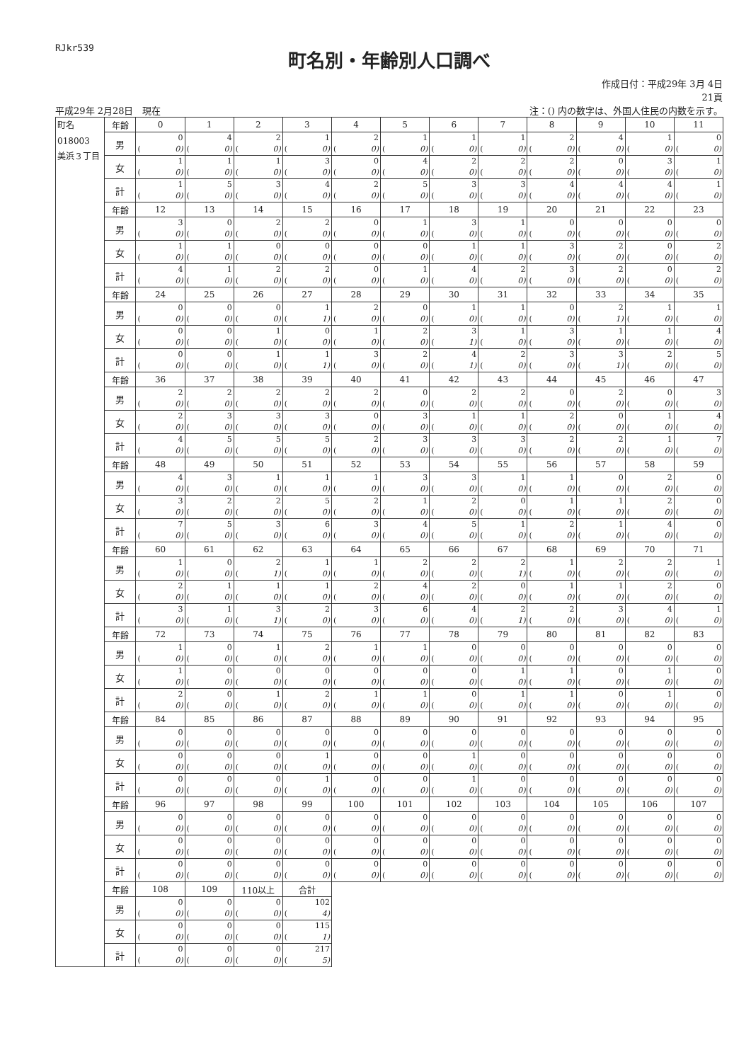RJkr539
町名別・年齢別人口調べ
平成29年 2月28日　現在
作成日付：平成29年 3月 4日
21頁
注：() 内の数字は、外国人住民の内数を示す。
| 町名 018003 美浜３丁目 | 年齢 | 0 | 1 | 2 | 3 | 4 | 5 | 6 | 7 | 8 | 9 | 10 | 11 |
| | 男 | 0 ( 0) | 4 ( 0) | 2 ( 0) | 1 ( 0) | 2 ( 0) | 1 ( 0) | 1 ( 0) | 1 ( 0) | 2 ( 0) | 4 ( 0) | 1 ( 0) | 0 ( 0) |
| | 女 | 1 ( 0) | 1 ( 0) | 1 ( 0) | 3 ( 0) | 0 ( 0) | 4 ( 0) | 2 ( 0) | 2 ( 0) | 2 ( 0) | 0 ( 0) | 3 ( 0) | 1 ( 0) |
| | 計 | 1 ( 0) | 5 ( 0) | 3 ( 0) | 4 ( 0) | 2 ( 0) | 5 ( 0) | 3 ( 0) | 3 ( 0) | 4 ( 0) | 4 ( 0) | 4 ( 0) | 1 ( 0) |
| | 年齢 | 12 | 13 | 14 | 15 | 16 | 17 | 18 | 19 | 20 | 21 | 22 | 23 |
| | 男 | 3 ( 0) | 0 ( 0) | 2 ( 0) | 2 ( 0) | 0 ( 0) | 1 ( 0) | 3 ( 0) | 1 ( 0) | 0 ( 0) | 0 ( 0) | 0 ( 0) | 0 ( 0) |
| | 女 | 1 ( 0) | 1 ( 0) | 0 ( 0) | 0 ( 0) | 0 ( 0) | 0 ( 0) | 1 ( 0) | 1 ( 0) | 3 ( 0) | 2 ( 0) | 0 ( 0) | 2 ( 0) |
| | 計 | 4 ( 0) | 1 ( 0) | 2 ( 0) | 2 ( 0) | 0 ( 0) | 1 ( 0) | 4 ( 0) | 2 ( 0) | 3 ( 0) | 2 ( 0) | 0 ( 0) | 2 ( 0) |
| | 年齢 | 24 | 25 | 26 | 27 | 28 | 29 | 30 | 31 | 32 | 33 | 34 | 35 |
| | 男 | 0 ( 0) | 0 ( 0) | 0 ( 0) | 1 ( 1) | 2 ( 0) | 0 ( 0) | 1 ( 0) | 1 ( 0) | 0 ( 0) | 2 ( 1) | 1 ( 0) | 1 ( 0) |
| | 女 | 0 ( 0) | 0 ( 0) | 1 ( 0) | 0 ( 0) | 1 ( 0) | 2 ( 0) | 3 ( 1) | 1 ( 0) | 3 ( 0) | 1 ( 0) | 1 ( 0) | 4 ( 0) |
| | 計 | 0 ( 0) | 0 ( 0) | 1 ( 0) | 1 ( 1) | 3 ( 0) | 2 ( 0) | 4 ( 1) | 2 ( 0) | 3 ( 0) | 3 ( 1) | 2 ( 0) | 5 ( 0) |
| | 年齢 | 36 | 37 | 38 | 39 | 40 | 41 | 42 | 43 | 44 | 45 | 46 | 47 |
| | 男 | 2 ( 0) | 2 ( 0) | 2 ( 0) | 2 ( 0) | 2 ( 0) | 0 ( 0) | 2 ( 0) | 2 ( 0) | 0 ( 0) | 2 ( 0) | 0 ( 0) | 3 ( 0) |
| | 女 | 2 ( 0) | 3 ( 0) | 3 ( 0) | 3 ( 0) | 0 ( 0) | 3 ( 0) | 1 ( 0) | 1 ( 0) | 2 ( 0) | 0 ( 0) | 1 ( 0) | 4 ( 0) |
| | 計 | 4 ( 0) | 5 ( 0) | 5 ( 0) | 5 ( 0) | 2 ( 0) | 3 ( 0) | 3 ( 0) | 3 ( 0) | 2 ( 0) | 2 ( 0) | 1 ( 0) | 7 ( 0) |
| | 年齢 | 48 | 49 | 50 | 51 | 52 | 53 | 54 | 55 | 56 | 57 | 58 | 59 |
| | 男 | 4 ( 0) | 3 ( 0) | 1 ( 0) | 1 ( 0) | 1 ( 0) | 3 ( 0) | 3 ( 0) | 1 ( 0) | 1 ( 0) | 0 ( 0) | 2 ( 0) | 0 ( 0) |
| | 女 | 3 ( 0) | 2 ( 0) | 2 ( 0) | 5 ( 0) | 2 ( 0) | 1 ( 0) | 2 ( 0) | 0 ( 0) | 1 ( 0) | 1 ( 0) | 2 ( 0) | 0 ( 0) |
| | 計 | 7 ( 0) | 5 ( 0) | 3 ( 0) | 6 ( 0) | 3 ( 0) | 4 ( 0) | 5 ( 0) | 1 ( 0) | 2 ( 0) | 1 ( 0) | 4 ( 0) | 0 ( 0) |
| | 年齢 | 60 | 61 | 62 | 63 | 64 | 65 | 66 | 67 | 68 | 69 | 70 | 71 |
| | 男 | 1 ( 0) | 0 ( 0) | 2 ( 1) | 1 ( 0) | 1 ( 0) | 2 ( 0) | 2 ( 0) | 2 ( 1) | 1 ( 0) | 2 ( 0) | 2 ( 0) | 1 ( 0) |
| | 女 | 2 ( 0) | 1 ( 0) | 1 ( 0) | 1 ( 0) | 2 ( 0) | 4 ( 0) | 2 ( 0) | 0 ( 0) | 1 ( 0) | 1 ( 0) | 2 ( 0) | 0 ( 0) |
| | 計 | 3 ( 0) | 1 ( 0) | 3 ( 1) | 2 ( 0) | 3 ( 0) | 6 ( 0) | 4 ( 0) | 2 ( 1) | 2 ( 0) | 3 ( 0) | 4 ( 0) | 1 ( 0) |
| | 年齢 | 72 | 73 | 74 | 75 | 76 | 77 | 78 | 79 | 80 | 81 | 82 | 83 |
| | 男 | 1 ( 0) | 0 ( 0) | 1 ( 0) | 2 ( 0) | 1 ( 0) | 1 ( 0) | 0 ( 0) | 0 ( 0) | 0 ( 0) | 0 ( 0) | 0 ( 0) | 0 ( 0) |
| | 女 | 1 ( 0) | 0 ( 0) | 0 ( 0) | 0 ( 0) | 0 ( 0) | 0 ( 0) | 0 ( 0) | 1 ( 0) | 1 ( 0) | 0 ( 0) | 1 ( 0) | 0 ( 0) |
| | 計 | 2 ( 0) | 0 ( 0) | 1 ( 0) | 2 ( 0) | 1 ( 0) | 1 ( 0) | 0 ( 0) | 1 ( 0) | 1 ( 0) | 0 ( 0) | 1 ( 0) | 0 ( 0) |
| | 年齢 | 84 | 85 | 86 | 87 | 88 | 89 | 90 | 91 | 92 | 93 | 94 | 95 |
| | 男 | 0 ( 0) | 0 ( 0) | 0 ( 0) | 0 ( 0) | 0 ( 0) | 0 ( 0) | 0 ( 0) | 0 ( 0) | 0 ( 0) | 0 ( 0) | 0 ( 0) | 0 ( 0) |
| | 女 | 0 ( 0) | 0 ( 0) | 0 ( 0) | 1 ( 0) | 0 ( 0) | 0 ( 0) | 1 ( 0) | 0 ( 0) | 0 ( 0) | 0 ( 0) | 0 ( 0) | 0 ( 0) |
| | 計 | 0 ( 0) | 0 ( 0) | 0 ( 0) | 1 ( 0) | 0 ( 0) | 0 ( 0) | 1 ( 0) | 0 ( 0) | 0 ( 0) | 0 ( 0) | 0 ( 0) | 0 ( 0) |
| | 年齢 | 96 | 97 | 98 | 99 | 100 | 101 | 102 | 103 | 104 | 105 | 106 | 107 |
| | 男 | 0 ( 0) | 0 ( 0) | 0 ( 0) | 0 ( 0) | 0 ( 0) | 0 ( 0) | 0 ( 0) | 0 ( 0) | 0 ( 0) | 0 ( 0) | 0 ( 0) | 0 ( 0) |
| | 女 | 0 ( 0) | 0 ( 0) | 0 ( 0) | 0 ( 0) | 0 ( 0) | 0 ( 0) | 0 ( 0) | 0 ( 0) | 0 ( 0) | 0 ( 0) | 0 ( 0) | 0 ( 0) |
| | 計 | 0 ( 0) | 0 ( 0) | 0 ( 0) | 0 ( 0) | 0 ( 0) | 0 ( 0) | 0 ( 0) | 0 ( 0) | 0 ( 0) | 0 ( 0) | 0 ( 0) | 0 ( 0) |
| | 年齢 | 108 | 109 | 110以上 | 合計 | | | | | | | | |
| | 男 | 0 ( 0) | 0 ( 0) | 0 ( 0) | 102 ( 4) | | | | | | | | |
| | 女 | 0 ( 0) | 0 ( 0) | 0 ( 0) | 115 ( 1) | | | | | | | | |
| | 計 | 0 ( 0) | 0 ( 0) | 0 ( 0) | 217 ( 5) | | | | | | | | |